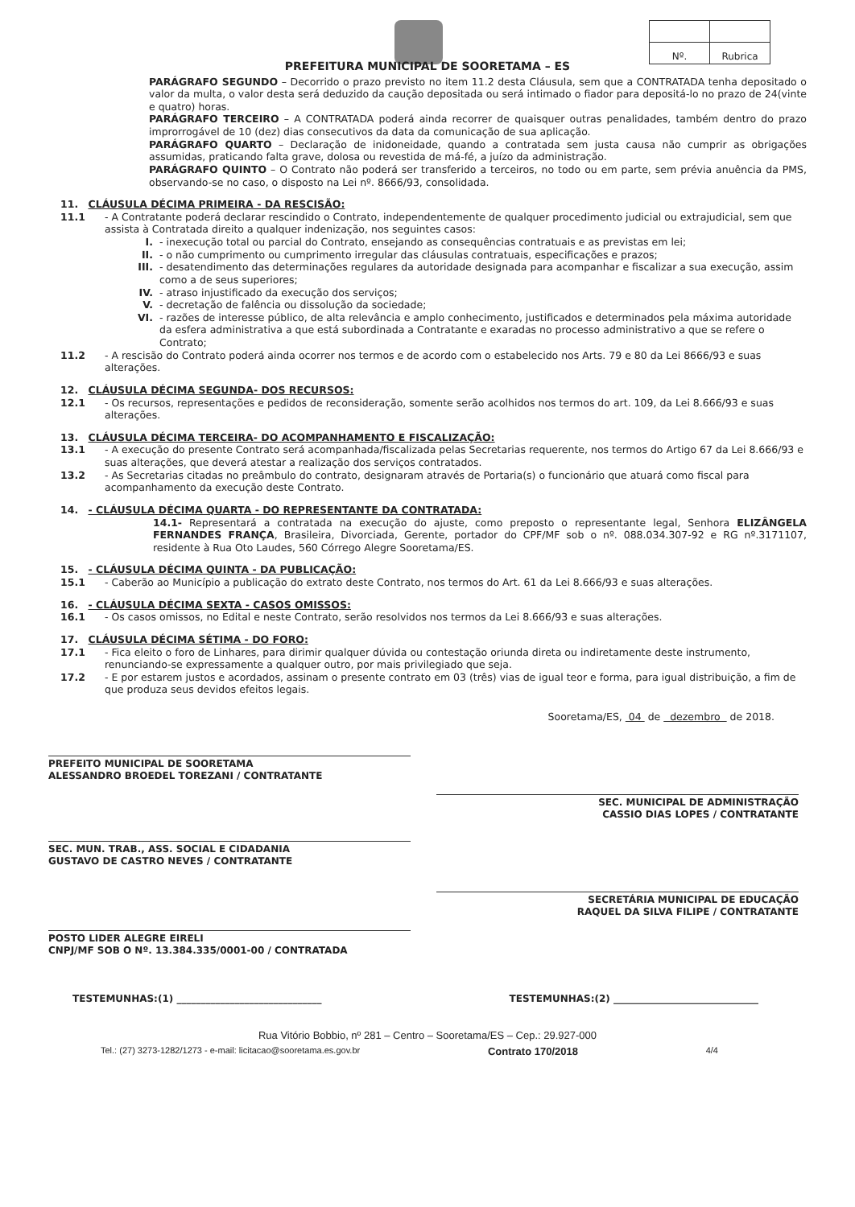| Nº. | Rubrica |
PREFEITURA MUNICIPAL DE SOORETAMA – ES
PARÁGRAFO SEGUNDO – Decorrido o prazo previsto no item 11.2 desta Cláusula, sem que a CONTRATADA tenha depositado o valor da multa, o valor desta será deduzido da caução depositada ou será intimado o fiador para depositá-lo no prazo de 24(vinte e quatro) horas.
PARÁGRAFO TERCEIRO – A CONTRATADA poderá ainda recorrer de quaisquer outras penalidades, também dentro do prazo improrrogável de 10 (dez) dias consecutivos da data da comunicação de sua aplicação.
PARÁGRAFO QUARTO – Declaração de inidoneidade, quando a contratada sem justa causa não cumprir as obrigações assumidas, praticando falta grave, dolosa ou revestida de má-fé, a juízo da administração.
PARÁGRAFO QUINTO – O Contrato não poderá ser transferido a terceiros, no todo ou em parte, sem prévia anuência da PMS, observando-se no caso, o disposto na Lei nº. 8666/93, consolidada.
11. CLÁUSULA DÉCIMA PRIMEIRA - DA RESCISÃO:
11.1 - A Contratante poderá declarar rescindido o Contrato, independentemente de qualquer procedimento judicial ou extrajudicial, sem que assista à Contratada direito a qualquer indenização, nos seguintes casos:
I. - inexecução total ou parcial do Contrato, ensejando as consequências contratuais e as previstas em lei;
II. - o não cumprimento ou cumprimento irregular das cláusulas contratuais, especificações e prazos;
III. - desatendimento das determinações regulares da autoridade designada para acompanhar e fiscalizar a sua execução, assim como a de seus superiores;
IV. - atraso injustificado da execução dos serviços;
V. - decretação de falência ou dissolução da sociedade;
VI. - razões de interesse público, de alta relevância e amplo conhecimento, justificados e determinados pela máxima autoridade da esfera administrativa a que está subordinada a Contratante e exaradas no processo administrativo a que se refere o Contrato;
11.2 - A rescisão do Contrato poderá ainda ocorrer nos termos e de acordo com o estabelecido nos Arts. 79 e 80 da Lei 8666/93 e suas alterações.
12. CLÁUSULA DÉCIMA SEGUNDA- DOS RECURSOS:
12.1 - Os recursos, representações e pedidos de reconsideração, somente serão acolhidos nos termos do art. 109, da Lei 8.666/93 e suas alterações.
13. CLÁUSULA DÉCIMA TERCEIRA- DO ACOMPANHAMENTO E FISCALIZAÇÃO:
13.1 - A execução do presente Contrato será acompanhada/fiscalizada pelas Secretarias requerente, nos termos do Artigo 67 da Lei 8.666/93 e suas alterações, que deverá atestar a realização dos serviços contratados.
13.2 - As Secretarias citadas no preâmbulo do contrato, designaram através de Portaria(s) o funcionário que atuará como fiscal para acompanhamento da execução deste Contrato.
14. - CLÁUSULA DÉCIMA QUARTA - DO REPRESENTANTE DA CONTRATADA:
14.1- Representará a contratada na execução do ajuste, como preposto o representante legal, Senhora ELIZÂNGELA FERNANDES FRANÇA, Brasileira, Divorciada, Gerente, portador do CPF/MF sob o nº. 088.034.307-92 e RG nº.3171107, residente à Rua Oto Laudes, 560 Córrego Alegre Sooretama/ES.
15. - CLÁUSULA DÉCIMA QUINTA - DA PUBLICAÇÃO:
15.1 - Caberão ao Município a publicação do extrato deste Contrato, nos termos do Art. 61 da Lei 8.666/93 e suas alterações.
16. - CLÁUSULA DÉCIMA SEXTA - CASOS OMISSOS:
16.1 - Os casos omissos, no Edital e neste Contrato, serão resolvidos nos termos da Lei 8.666/93 e suas alterações.
17. CLÁUSULA DÉCIMA SÉTIMA - DO FORO:
17.1 - Fica eleito o foro de Linhares, para dirimir qualquer dúvida ou contestação oriunda direta ou indiretamente deste instrumento, renunciando-se expressamente a qualquer outro, por mais privilegiado que seja.
17.2 - E por estarem justos e acordados, assinam o presente contrato em 03 (três) vias de igual teor e forma, para igual distribuição, a fim de que produza seus devidos efeitos legais.
Sooretama/ES, 04 de dezembro de 2018.
PREFEITO MUNICIPAL DE SOORETAMA
ALESSANDRO BROEDEL TOREZANI / CONTRATANTE
SEC. MUNICIPAL DE ADMINISTRAÇÃO
CASSIO DIAS LOPES / CONTRATANTE
SEC. MUN. TRAB., ASS. SOCIAL E CIDADANIA
GUSTAVO DE CASTRO NEVES / CONTRATANTE
SECRETÁRIA MUNICIPAL DE EDUCAÇÃO
RAQUEL DA SILVA FILIPE / CONTRATANTE
POSTO LIDER ALEGRE EIRELI
CNPJ/MF SOB O Nº. 13.384.335/0001-00 / CONTRATADA
TESTEMUNHAS:(1) ______________________________ TESTEMUNHAS:(2) ______________________________
Rua Vitório Bobbio, nº 281 – Centro – Sooretama/ES – Cep.: 29.927-000
Tel.: (27) 3273-1282/1273 - e-mail: licitacao@sooretama.es.gov.br Contrato 170/2018 4/4